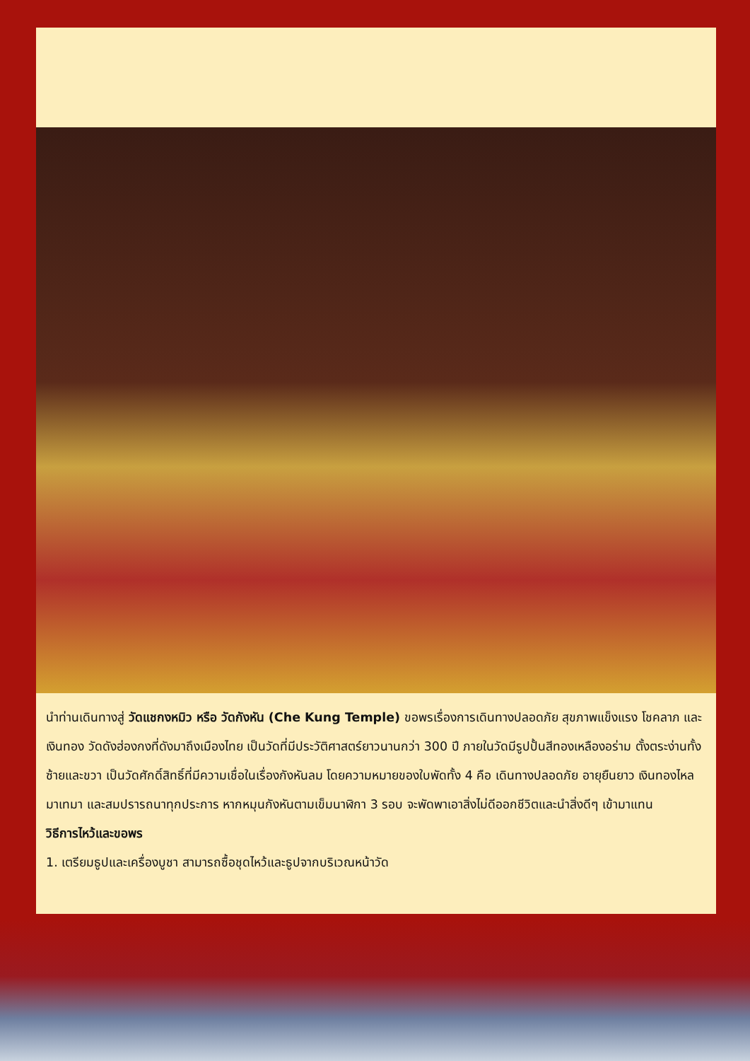นำท่านเดินทางสู่ วัดแชกงหมิว หรือ วัดกังหัน (Che Kung Temple) ขอพรเรื่องการเดินทางปลอดภัย สุขภาพแข็งแรง โชคลาภ และเงินทอง วัดดังฮ่องกงที่ดังมาถึงเมืองไทย เป็นวัดที่มีประวัติศาสตร์ยาวนานกว่า 300 ปี ภายในวัดมีรูปปั้นสีทองเหลืองอร่าม ตั้งตระง่านทั้งซ้ายและขวา เป็นวัดศักดิ์สิทธิ์ที่มีความเชื่อในเรื่องกังหันลม โดยความหมายของใบพัดทั้ง 4 คือ เดินทางปลอดภัย อายุยืนยาว เงินทองไหลมาเทมา และสมปรารถนาทุกประการ หากหมุนกังหันตามเข็มนาฬิกา 3 รอบ จะพัดพาเอาสิ่งไม่ดีออกชีวิตและนำสิ่งดีๆ เข้ามาแทน
วิธีการไหว้และขอพร
1. เตรียมธูปและเครื่องบูชา สามารถซื้อชุดไหว้และธูปจากบริเวณหน้าวัด